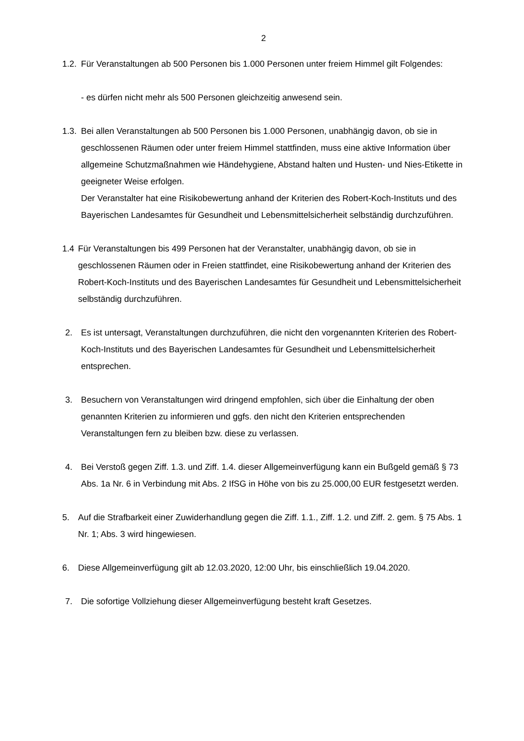2
1.2. Für Veranstaltungen ab 500 Personen bis 1.000 Personen unter freiem Himmel gilt Folgendes:
- es dürfen nicht mehr als 500 Personen gleichzeitig anwesend sein.
1.3. Bei allen Veranstaltungen ab 500 Personen bis 1.000 Personen, unabhängig davon, ob sie in geschlossenen Räumen oder unter freiem Himmel stattfinden, muss eine aktive Information über allgemeine Schutzmaßnahmen wie Händehygiene, Abstand halten und Husten- und Nies-Etikette in geeigneter Weise erfolgen.
Der Veranstalter hat eine Risikobewertung anhand der Kriterien des Robert-Koch-Instituts und des Bayerischen Landesamtes für Gesundheit und Lebensmittelsicherheit selbständig durchzuführen.
1.4 Für Veranstaltungen bis 499 Personen hat der Veranstalter, unabhängig davon, ob sie in geschlossenen Räumen oder in Freien stattfindet, eine Risikobewertung anhand der Kriterien des Robert-Koch-Instituts und des Bayerischen Landesamtes für Gesundheit und Lebensmittelsicherheit selbständig durchzuführen.
2. Es ist untersagt, Veranstaltungen durchzuführen, die nicht den vorgenannten Kriterien des Robert-Koch-Instituts und des Bayerischen Landesamtes für Gesundheit und Lebensmittelsicherheit entsprechen.
3. Besuchern von Veranstaltungen wird dringend empfohlen, sich über die Einhaltung der oben genannten Kriterien zu informieren und ggfs. den nicht den Kriterien entsprechenden Veranstaltungen fern zu bleiben bzw. diese zu verlassen.
4. Bei Verstoß gegen Ziff. 1.3. und Ziff. 1.4. dieser Allgemeinverfügung kann ein Bußgeld gemäß § 73 Abs. 1a Nr. 6 in Verbindung mit Abs. 2 IfSG in Höhe von bis zu 25.000,00 EUR festgesetzt werden.
5. Auf die Strafbarkeit einer Zuwiderhandlung gegen die Ziff. 1.1., Ziff. 1.2. und Ziff. 2. gem. § 75 Abs. 1 Nr. 1; Abs. 3 wird hingewiesen.
6. Diese Allgemeinverfügung gilt ab 12.03.2020, 12:00 Uhr, bis einschließlich 19.04.2020.
7. Die sofortige Vollziehung dieser Allgemeinverfügung besteht kraft Gesetzes.